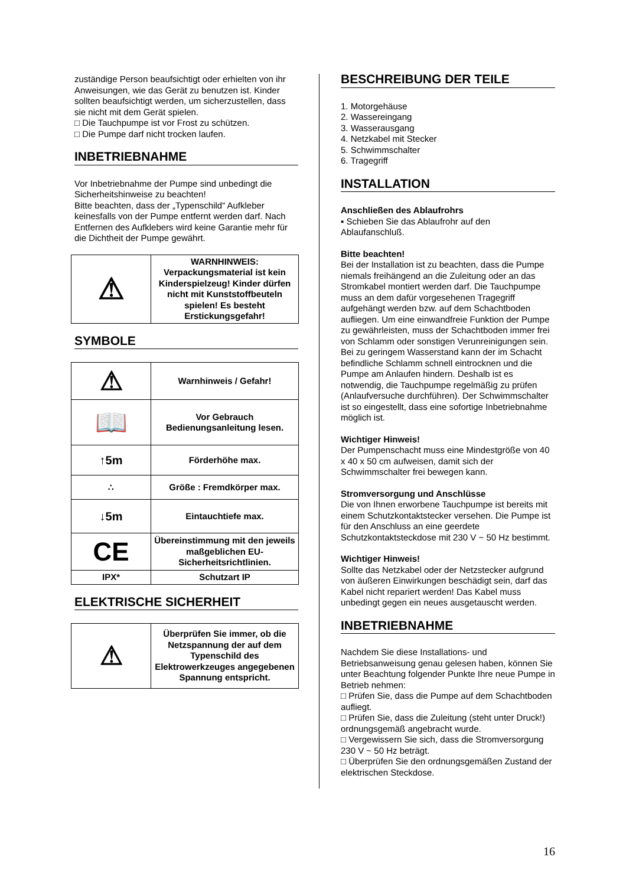zuständige Person beaufsichtigt oder erhielten von ihr Anweisungen, wie das Gerät zu benutzen ist. Kinder sollten beaufsichtigt werden, um sicherzustellen, dass sie nicht mit dem Gerät spielen.
□ Die Tauchpumpe ist vor Frost zu schützen.
□ Die Pumpe darf nicht trocken laufen.
INBETRIEBNAHME
Vor Inbetriebnahme der Pumpe sind unbedingt die Sicherheitshinweise zu beachten!
Bitte beachten, dass der „Typenschild“ Aufkleber keinesfalls von der Pumpe entfernt werden darf. Nach Entfernen des Aufklebers wird keine Garantie mehr für die Dichtheit der Pumpe gewährt.
| ⚠ | WARNHINWEIS: Verpackungsmaterial ist kein Kinderspielzeug! Kinder dürfen nicht mit Kunststoffbeuteln spielen! Es besteht Erstickungsgefahr! |
SYMBOLE
| ⚠ | Warnhinweis / Gefahr! |
| 📖 | Vor Gebrauch Bedienungsanleitung lesen. |
| ↑5m | Förderhöhe max. |
| ∴ | Größe : Fremdkörper max. |
| ↓5m | Eintauchtiefe max. |
| CE | Übereinstimmung mit den jeweils maßgeblichen EU-Sicherheitsrichtlinien. |
| IPX* | Schutzart IP |
ELEKTRISCHE SICHERHEIT
| ⚠ | Überprüfen Sie immer, ob die Netzspannung der auf dem Typenschild des Elektrowerkzeuges angegebenen Spannung entspricht. |
BESCHREIBUNG DER TEILE
1. Motorgehäuse
2. Wassereingang
3. Wasserausgang
4. Netzkabel mit Stecker
5. Schwimmschalter
6. Tragegriff
INSTALLATION
Anschließen des Ablaufrohrs
▪ Schieben Sie das Ablaufrohr auf den Ablaufanschluß.
Bitte beachten!
Bei der Installation ist zu beachten, dass die Pumpe niemals freihängend an die Zuleitung oder an das Stromkabel montiert werden darf. Die Tauchpumpe muss an dem dafür vorgesehenen Tragegriff aufgehängt werden bzw. auf dem Schachtboden aufliegen. Um eine einwandfreie Funktion der Pumpe zu gewährleisten, muss der Schachtboden immer frei von Schlamm oder sonstigen Verunreinigungen sein.
Bei zu geringem Wasserstand kann der im Schacht befindliche Schlamm schnell eintrocknen und die Pumpe am Anlaufen hindern. Deshalb ist es notwendig, die Tauchpumpe regelmäßig zu prüfen (Anlaufversuche durchführen). Der Schwimmschalter ist so eingestellt, dass eine sofortige Inbetriebnahme möglich ist.
Wichtiger Hinweis!
Der Pumpenschacht muss eine Mindestgröße von 40 x 40 x 50 cm aufweisen, damit sich der Schwimmschalter frei bewegen kann.
Stromversorgung und Anschlüsse
Die von Ihnen erworbene Tauchpumpe ist bereits mit einem Schutzkontaktstecker versehen. Die Pumpe ist für den Anschluss an eine geerdete Schutzkontaktsteckdose mit 230 V ~ 50 Hz bestimmt.
Wichtiger Hinweis!
Sollte das Netzkabel oder der Netzstecker aufgrund von äußeren Einwirkungen beschädigt sein, darf das Kabel nicht repariert werden! Das Kabel muss unbedingt gegen ein neues ausgetauscht werden.
INBETRIEBNAHME
Nachdem Sie diese Installations- und Betriebsanweisung genau gelesen haben, können Sie unter Beachtung folgender Punkte Ihre neue Pumpe in Betrieb nehmen:
□ Prüfen Sie, dass die Pumpe auf dem Schachtboden aufliegt.
□ Prüfen Sie, dass die Zuleitung (steht unter Druck!) ordnungsgemäß angebracht wurde.
□ Vergewissern Sie sich, dass die Stromversorgung 230 V ~ 50 Hz beträgt.
□ Überprüfen Sie den ordnungsgemäßen Zustand der elektrischen Steckdose.
16